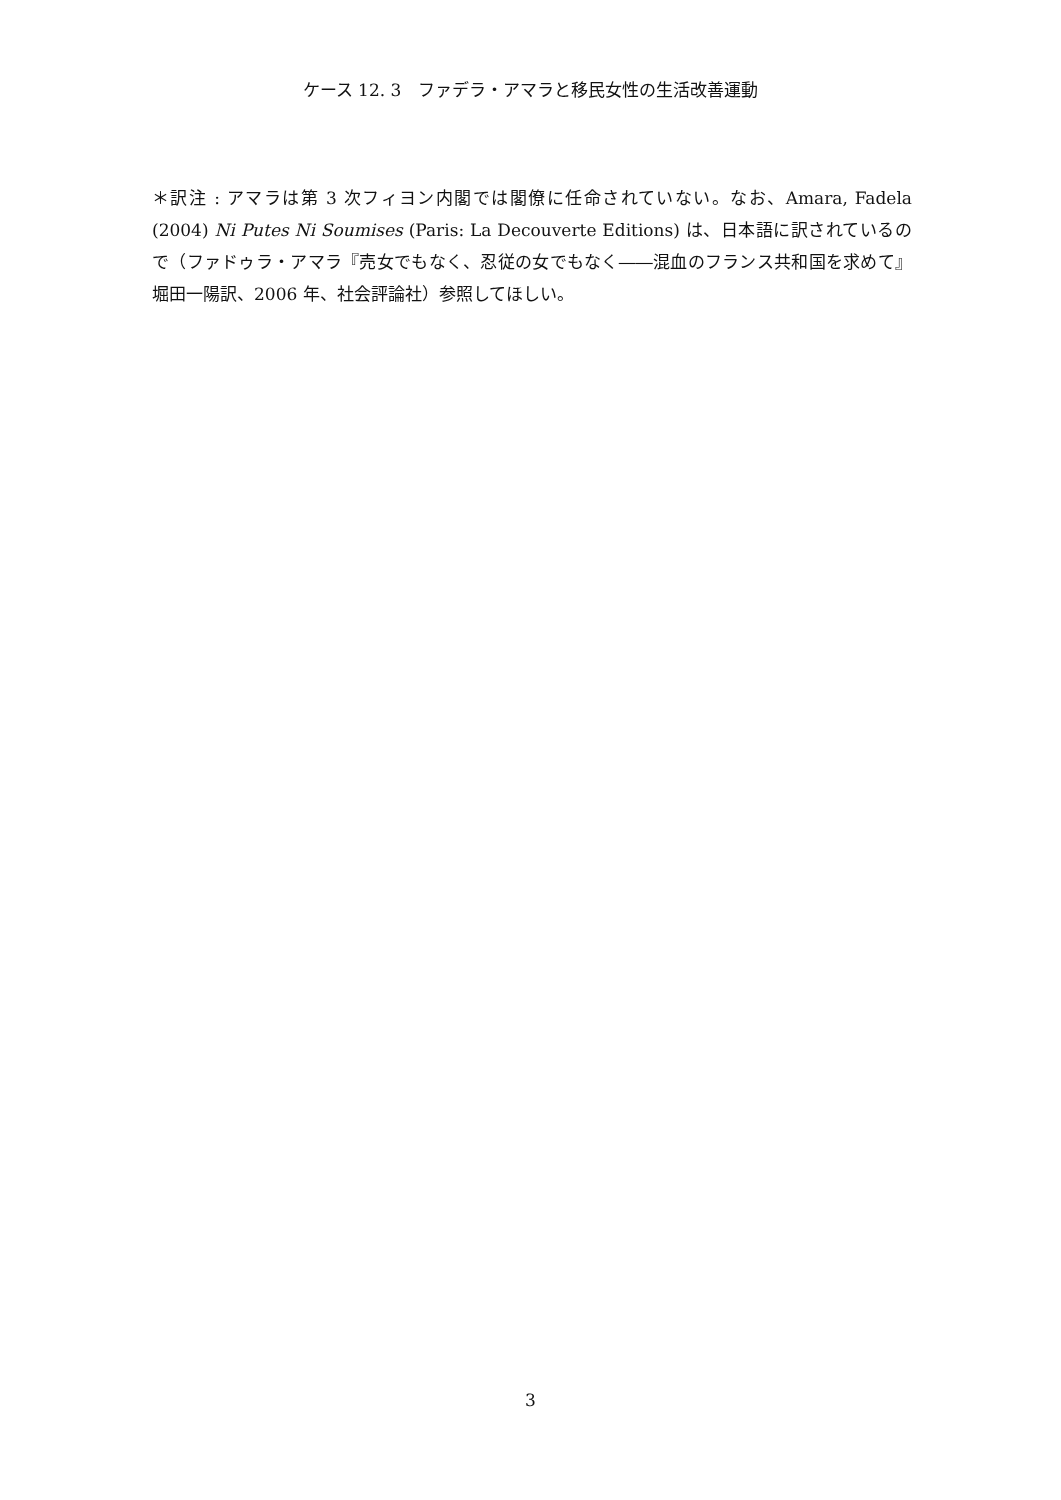ケース 12. 3　ファデラ・アマラと移民女性の生活改善運動
＊訳注 : アマラは第 3 次フィヨン内閣では閣僚に任命されていない。なお、Amara, Fadela (2004) Ni Putes Ni Soumises (Paris: La Decouverte Editions) は、日本語に訳されているので（ファドゥラ・アマラ『売女でもなく、忍従の女でもなく――混血のフランス共和国を求めて』堀田一陽訳、2006 年、社会評論社）参照してほしい。
3